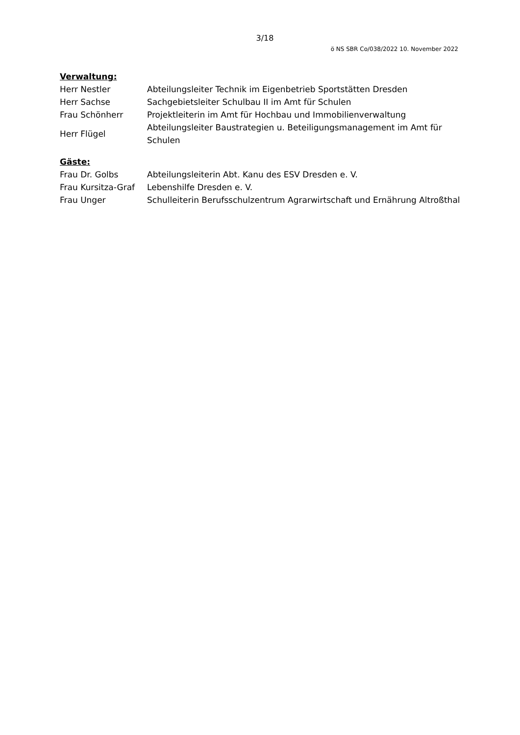3/18
ö NS SBR Co/038/2022 10. November 2022
Verwaltung:
| Herr Nestler | Abteilungsleiter Technik im Eigenbetrieb Sportstätten Dresden |
| Herr Sachse | Sachgebietsleiter Schulbau II im Amt für Schulen |
| Frau Schönherr | Projektleiterin im Amt für Hochbau und Immobilienverwaltung |
| Herr Flügel | Abteilungsleiter Baustrategien u. Beteiligungsmanagement im Amt für Schulen |
Gäste:
| Frau Dr. Golbs | Abteilungsleiterin Abt. Kanu des ESV Dresden e. V. |
| Frau Kursitza-Graf | Lebenshilfe Dresden e. V. |
| Frau Unger | Schulleiterin Berufsschulzentrum Agrarwirtschaft und Ernährung Altroßthal |